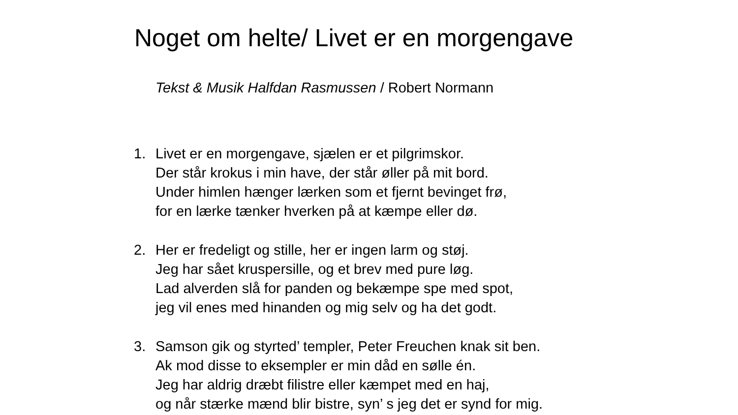Noget om helte/ Livet er en morgengave
Tekst & Musik Halfdan Rasmussen / Robert Normann
1. Livet er en morgengave, sjælen er et pilgrimskor.
Der står krokus i min have, der står øller på mit bord.
Under himlen hænger lærken som et fjernt bevinget frø,
for en lærke tænker hverken på at kæmpe eller dø.
2. Her er fredeligt og stille, her er ingen larm og støj.
Jeg har sået kruspersille, og et brev med pure løg.
Lad alverden slå for panden og bekæmpe spe med spot,
jeg vil enes med hinanden og mig selv og ha det godt.
3. Samson gik og styrted’ templer, Peter Freuchen knak sit ben.
Ak mod disse to eksempler er min dåd en sølle én.
Jeg har aldrig dræbt filistre eller kæmpet med en haj,
og når stærke mænd blir bistre, syn’ s jeg det er synd for mig.